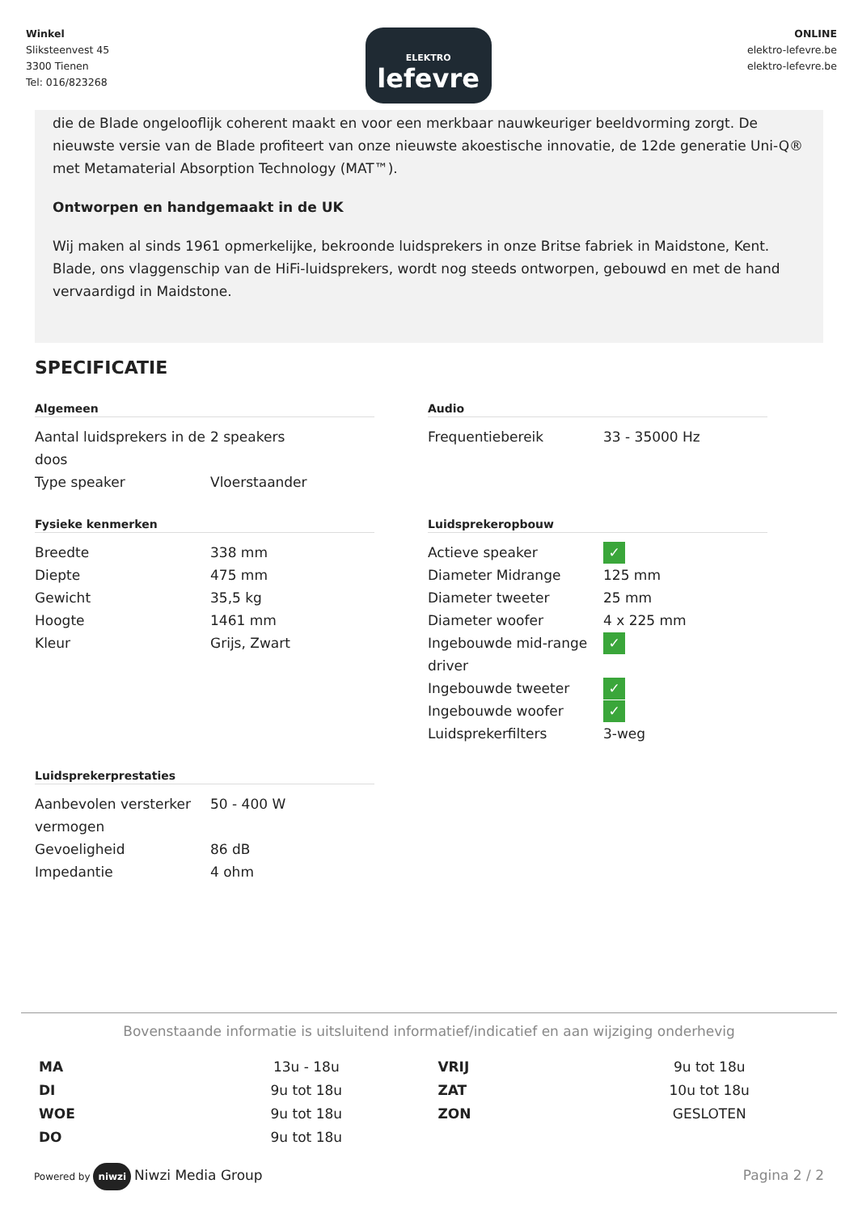Winkel
Sliksteenvest 45
3300 Tienen
Tel: 016/823268
ELEKTRO
lefevre
ONLINE
elektro-lefevre.be
elektro-lefevre.be
die de Blade ongelooflijk coherent maakt en voor een merkbaar nauwkeuriger beeldvorming zorgt. De nieuwste versie van de Blade profiteert van onze nieuwste akoestische innovatie, de 12de generatie Uni-Q® met Metamaterial Absorption Technology (MAT™).
Ontworpen en handgemaakt in de UK
Wij maken al sinds 1961 opmerkelijke, bekroonde luidsprekers in onze Britse fabriek in Maidstone, Kent. Blade, ons vlaggenschip van de HiFi-luidsprekers, wordt nog steeds ontworpen, gebouwd en met de hand vervaardigd in Maidstone.
SPECIFICATIE
Algemeen
| Aantal luidsprekers in de doos | 2 speakers |
| Type speaker | Vloerstaander |
Audio
| Frequentiebereik | 33 - 35000 Hz |
Fysieke kenmerken
| Breedte | 338 mm |
| Diepte | 475 mm |
| Gewicht | 35,5 kg |
| Hoogte | 1461 mm |
| Kleur | Grijs, Zwart |
Luidsprekeropbouw
| Actieve speaker | ✓ |
| Diameter Midrange | 125 mm |
| Diameter tweeter | 25 mm |
| Diameter woofer | 4 x 225 mm |
| Ingebouwde mid-range driver | ✓ |
| Ingebouwde tweeter | ✓ |
| Ingebouwde woofer | ✓ |
| Luidsprekerfilters | 3-weg |
Luidsprekerprestaties
| Aanbevolen versterker vermogen | 50 - 400 W |
| Gevoeligheid | 86 dB |
| Impedantie | 4 ohm |
Bovenstaande informatie is uitsluitend informatief/indicatief en aan wijziging onderhevig
| MA | 13u - 18u | VRIJ | 9u tot 18u |
| DI | 9u tot 18u | ZAT | 10u tot 18u |
| WOE | 9u tot 18u | ZON | GESLOTEN |
| DO | 9u tot 18u | | |
Powered by niwzi Niwzi Media Group
Pagina 2 / 2